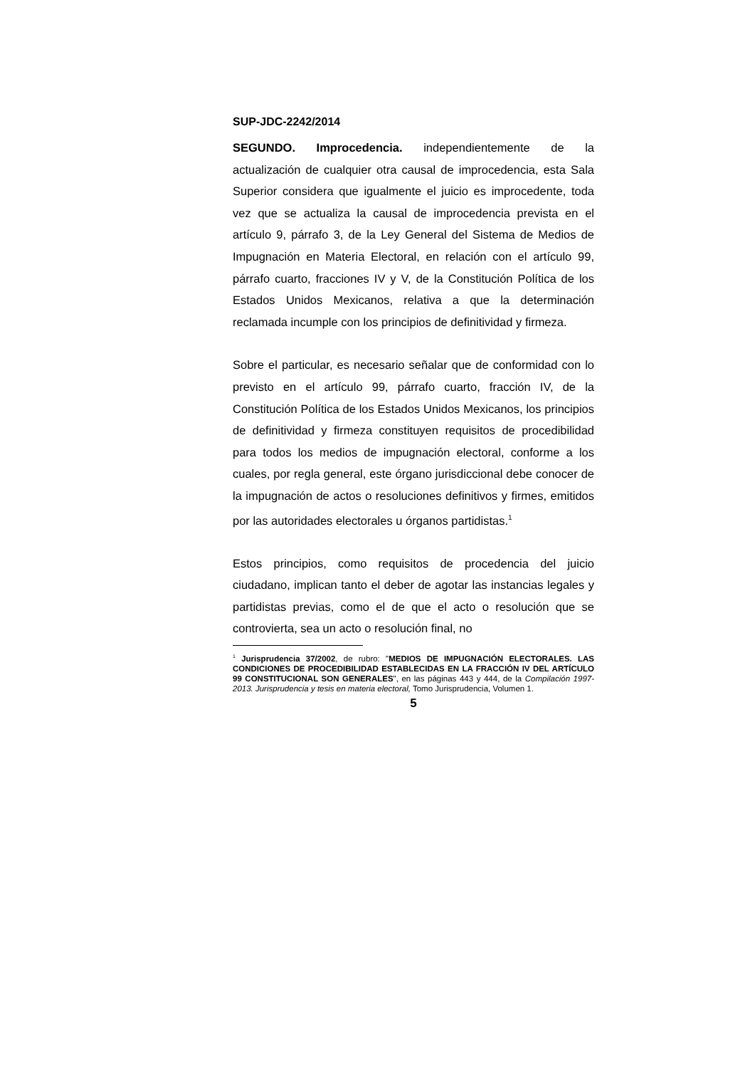SUP-JDC-2242/2014
SEGUNDO. Improcedencia. independientemente de la actualización de cualquier otra causal de improcedencia, esta Sala Superior considera que igualmente el juicio es improcedente, toda vez que se actualiza la causal de improcedencia prevista en el artículo 9, párrafo 3, de la Ley General del Sistema de Medios de Impugnación en Materia Electoral, en relación con el artículo 99, párrafo cuarto, fracciones IV y V, de la Constitución Política de los Estados Unidos Mexicanos, relativa a que la determinación reclamada incumple con los principios de definitividad y firmeza.
Sobre el particular, es necesario señalar que de conformidad con lo previsto en el artículo 99, párrafo cuarto, fracción IV, de la Constitución Política de los Estados Unidos Mexicanos, los principios de definitividad y firmeza constituyen requisitos de procedibilidad para todos los medios de impugnación electoral, conforme a los cuales, por regla general, este órgano jurisdiccional debe conocer de la impugnación de actos o resoluciones definitivos y firmes, emitidos por las autoridades electorales u órganos partidistas.<sup>1</sup>
Estos principios, como requisitos de procedencia del juicio ciudadano, implican tanto el deber de agotar las instancias legales y partidistas previas, como el de que el acto o resolución que se controvierta, sea un acto o resolución final, no
<sup>1</sup> Jurisprudencia 37/2002, de rubro: "MEDIOS DE IMPUGNACIÓN ELECTORALES. LAS CONDICIONES DE PROCEDIBILIDAD ESTABLECIDAS EN LA FRACCIÓN IV DEL ARTÍCULO 99 CONSTITUCIONAL SON GENERALES", en las páginas 443 y 444, de la Compilación 1997-2013. Jurisprudencia y tesis en materia electoral, Tomo Jurisprudencia, Volumen 1.
5